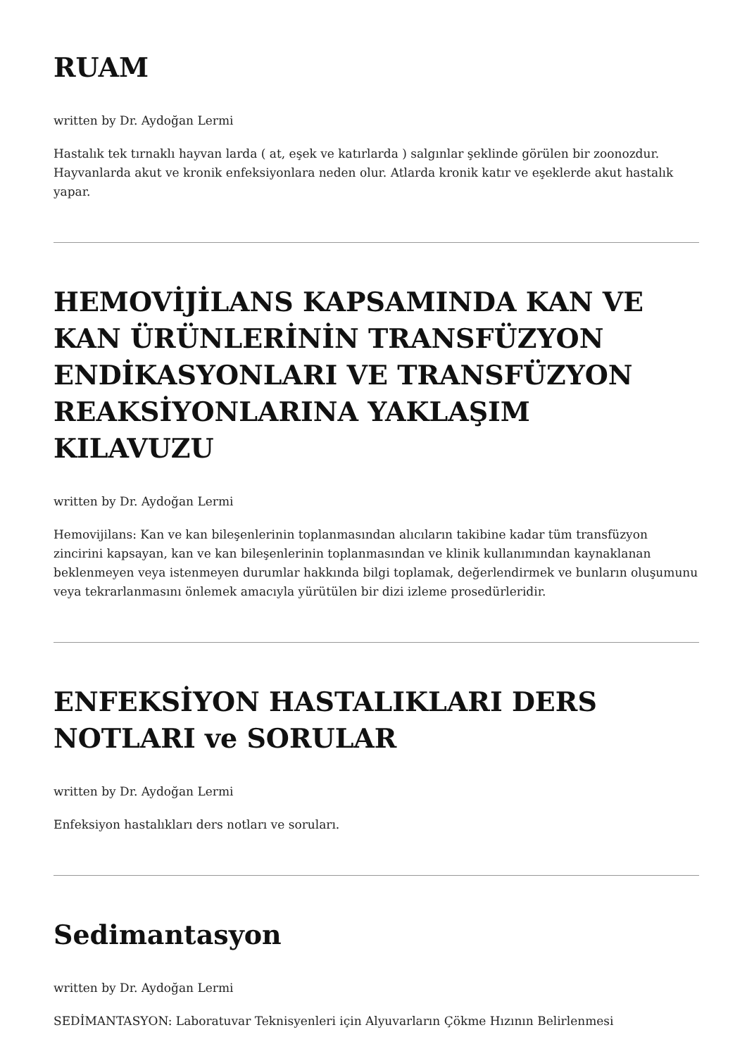RUAM
written by Dr. Aydoğan Lermi
Hastalık tek tırnaklı hayvan larda ( at, eşek ve katırlarda ) salgınlar şeklinde görülen bir zoonozdur. Hayvanlarda akut ve kronik enfeksiyonlara neden olur. Atlarda kronik katır ve eşeklerde akut hastalık yapar.
HEMOVİJİLANS KAPSAMINDA KAN VE KAN ÜRÜNLERİNİN TRANSFÜZYON ENDİKASYONLARI VE TRANSFÜZYON REAKSİYONLARINA YAKLAŞIM KILAVUZU
written by Dr. Aydoğan Lermi
Hemovijilans: Kan ve kan bileşenlerinin toplanmasından alıcıların takibine kadar tüm transfüzyon zincirini kapsayan, kan ve kan bileşenlerinin toplanmasından ve klinik kullanımından kaynaklanan beklenmeyen veya istenmeyen durumlar hakkında bilgi toplamak, değerlendirmek ve bunların oluşumunu veya tekrarlanmasını önlemek amacıyla yürütülen bir dizi izleme prosedürleridir.
ENFEKSİYON HASTALIKLARI DERS NOTLARI ve SORULAR
written by Dr. Aydoğan Lermi
Enfeksiyon hastalıkları ders notları ve soruları.
Sedimantasyon
written by Dr. Aydoğan Lermi
SEDİMANTASYON: Laboratuvar Teknisyenleri için Alyuvarların Çökme Hızının Belirlenmesi